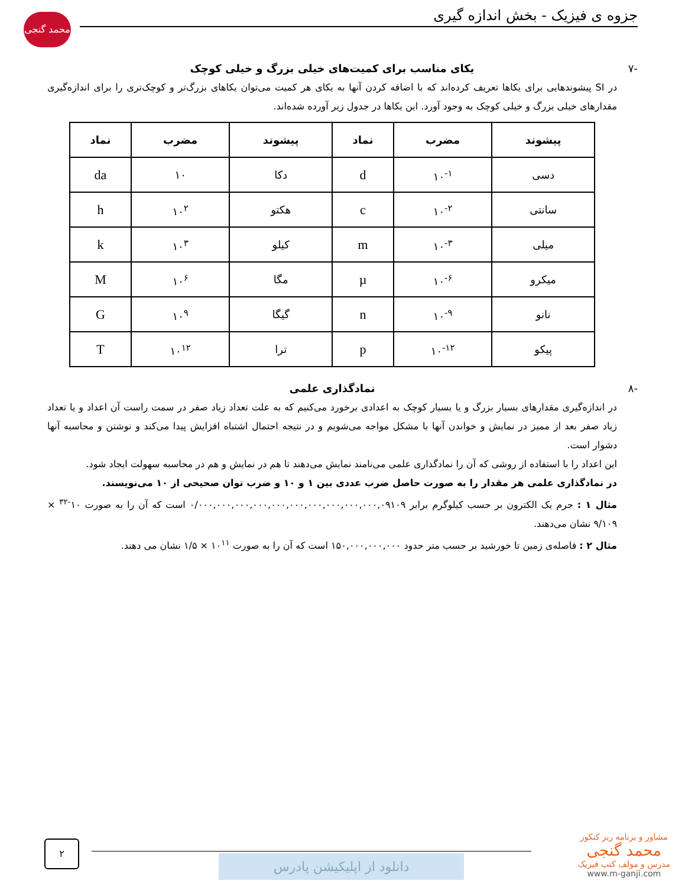جزوه ی فیزیک - بخش اندازه گیری
محمد گنجی
-۷ یکای مناسب برای کمیت‌های خیلی بزرگ و خیلی کوچک
در SI پیشوندهایی برای یکاها تعریف کرده‌اند که با اضافه کردن آنها به یکای هر کمیت می‌توان یکاهای بزرگ‌تر و کوچک‌تری را برای اندازه‌گیری مقدارهای خیلی بزرگ و خیلی کوچک به وجود آورد. این یکاها در جدول زیر آورده شده‌اند.
| پیشوند | مضرب | نماد | پیشوند | مضرب | نماد |
| --- | --- | --- | --- | --- | --- |
| دسی | ۱۰<sup>-۱</sup> | d | دکا | ۱۰ | da |
| سانتی | ۱۰<sup>-۲</sup> | c | هکتو | ۱۰<sup>۲</sup> | h |
| میلی | ۱۰<sup>-۳</sup> | m | کیلو | ۱۰<sup>۳</sup> | k |
| میکرو | ۱۰<sup>-۶</sup> | µ | مگا | ۱۰<sup>۶</sup> | M |
| نانو | ۱۰<sup>-۹</sup> | n | گیگا | ۱۰<sup>۹</sup> | G |
| پیکو | ۱۰<sup>-۱۲</sup> | p | ترا | ۱۰<sup>۱۲</sup> | T |
-۸ نمادگذاری علمی
در اندازه‌گیری مقدارهای بسیار بزرگ و یا بسیار کوچک به اعدادی برخورد می‌کنیم که به علت تعداد زیاد صفر در سمت راست آن اعداد و یا تعداد زیاد صفر بعد از ممیز در نمایش و خواندن آنها با مشکل مواجه می‌شویم و در نتیجه احتمال اشتباه افزایش پیدا می‌کند و نوشتن و محاسبه آنها دشوار است.
این اعداد را با استفاده از روشی که آن را نمادگذاری علمی می‌نامند نمایش می‌دهند تا هم در نمایش و هم در محاسبه سهولت ایجاد شود.
در نمادگذاری علمی هر مقدار را به صورت حاصل ضرب عددی بین ۱ و ۱۰ و ضرب توان صحیحی از ۱۰ می‌نویسند.
مثال ۱ : جرم یک الکترون بر حسب کیلوگرم برابر ۰/۰۰۰,۰۰۰,۰۰۰,۰۰۰,۰۰۰,۰۰۰,۰۰۰,۰۰۰,۰۰۰,۰۰۰,۰۹۱۰۹ است که آن را به صورت ۱۰<sup>-۳۲</sup> × ۹/۱۰۹ نشان می‌دهند.
مثال ۲ : فاصله‌ی زمین تا خورشید بر حسب متر حدود ۱۵۰,۰۰۰,۰۰۰,۰۰۰ است که آن را به صورت ۱۰<sup>۱۱</sup> × ۱/۵ نشان می دهند.
۲
دانلود از اپلیکیشن پادرس
مشاور و برنامه ریز کنکور
محمد گنجی
مدرس و مولف کتب فیزیک
www.m-ganji.com